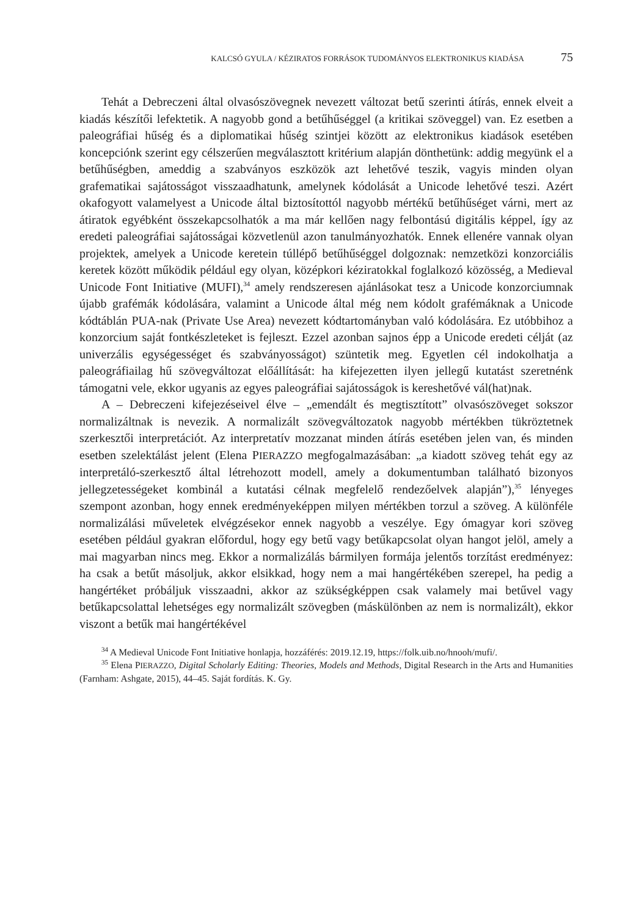KALCSÓ GYULA / KÉZIRATOS FORRÁSOK TUDOMÁNYOS ELEKTRONIKUS KIADÁSA 75
Tehát a Debreczeni által olvasószövegnek nevezett változat betű szerinti átírás, ennek elveit a kiadás készítői lefektetik. A nagyobb gond a betűhűséggel (a kritikai szöveggel) van. Ez esetben a paleográfiai hűség és a diplomatikai hűség szintjei között az elektronikus kiadások esetében koncepciónk szerint egy célszerűen megválasztott kritérium alapján dönthetünk: addig megyünk el a betűhűségben, ameddig a szabványos eszközök azt lehetővé teszik, vagyis minden olyan grafematikai sajátosságot visszaadhatunk, amelynek kódolását a Unicode lehetővé teszi. Azért okafogyott valamelyest a Unicode által biztosítottól nagyobb mértékű betűhűséget várni, mert az átiratok egyébként összekapcsolhatók a ma már kellően nagy felbontású digitális képpel, így az eredeti paleográfiai sajátosságai közvetlenül azon tanulmányozhatók. Ennek ellenére vannak olyan projektek, amelyek a Unicode keretein túllépő betűhűséggel dolgoznak: nemzetközi konzorciális keretek között működik például egy olyan, középkori kéziratokkal foglalkozó közösség, a Medieval Unicode Font Initiative (MUFI),<sup>34</sup> amely rendszeresen ajánlásokat tesz a Unicode konzorciumnak újabb grafémák kódolására, valamint a Unicode által még nem kódolt grafémáknak a Unicode kódtáblán PUA-nak (Private Use Area) nevezett kódtartományban való kódolására. Ez utóbbihoz a konzorcium saját fontkészleteket is fejleszt. Ezzel azonban sajnos épp a Unicode eredeti célját (az univerzális egységességet és szabványosságot) szüntetik meg. Egyetlen cél indokolhatja a paleográfiailag hű szövegváltozat előállítását: ha kifejezetten ilyen jellegű kutatást szeretnénk támogatni vele, ekkor ugyanis az egyes paleográfiai sajátosságok is kereshetővé vál(hat)nak.
A – Debreczeni kifejezéseivel élve – „emendált és megtisztított” olvasószöveget sokszor normalizáltnak is nevezik. A normalizált szövegváltozatok nagyobb mértékben tükröztetnek szerkesztői interpretációt. Az interpretatív mozzanat minden átírás esetében jelen van, és minden esetben szelektálást jelent (Elena PIERAZZO megfogalmazásában: „a kiadott szöveg tehát egy az interpretáló-szerkesztő által létrehozott modell, amely a dokumentumban található bizonyos jellegzetességeket kombinál a kutatási célnak megfelelő rendezőelvek alapján”),<sup>35</sup> lényeges szempont azonban, hogy ennek eredményeképpen milyen mértékben torzul a szöveg. A különféle normalizálási műveletek elvégzésekor ennek nagyobb a veszélye. Egy ómagyar kori szöveg esetében például gyakran előfordul, hogy egy betű vagy betűkapcsolat olyan hangot jelöl, amely a mai magyarban nincs meg. Ekkor a normalizálás bármilyen formája jelentős torzítást eredményez: ha csak a betűt másoljuk, akkor elsikkad, hogy nem a mai hangértékében szerepel, ha pedig a hangértéket próbáljuk visszaadni, akkor az szükségképpen csak valamely mai betűvel vagy betűkapcsolattal lehetséges egy normalizált szövegben (máskülönben az nem is normalizált), ekkor viszont a betűk mai hangértékével
<sup>34</sup> A Medieval Unicode Font Initiative honlapja, hozzáférés: 2019.12.19, https://folk.uib.no/hnooh/mufi/.
<sup>35</sup> Elena PIERAZZO, Digital Scholarly Editing: Theories, Models and Methods, Digital Research in the Arts and Humanities (Farnham: Ashgate, 2015), 44–45. Saját fordítás. K. Gy.